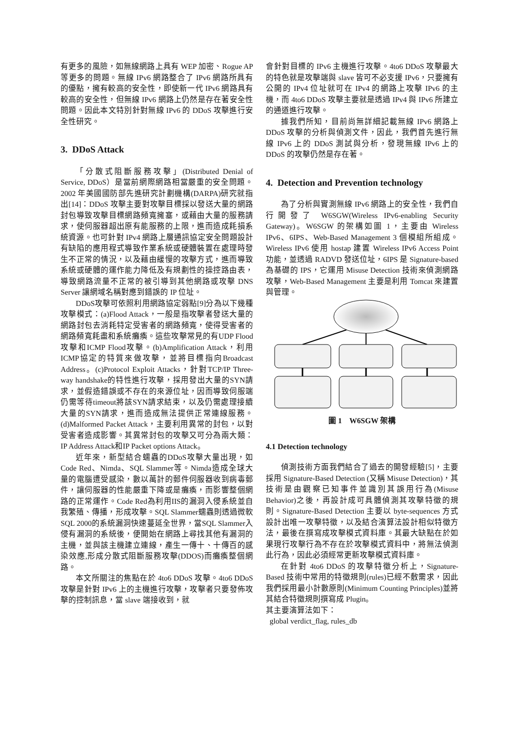有更多的風險，如無線網路上具有 WEP 加密、Rogue AP 等更多的問題。無線 IPv6 網路整合了 IPv6 網路所具有的優點，擁有較高的安全性，即使新一代 IPv6 網路具有較高的安全性，但無線 IPv6 網路上仍然是存在著安全性問題。因此本文特別針對無線 IPv6 的 DDoS 攻擊進行安全性研究。
3. DDoS Attack
「分散式阻斷服務攻擊」(Distributed Denial of Service, DDoS）是當前網際網路相當嚴重的安全問題。2002 年美國國防部先進研究計劃機構(DARPA)研究就指出[14]：DDoS 攻擊主要對攻擊目標採以發送大量的網路封包導致攻擊目標網路頻寬擁塞，或藉由大量的服務請求，使伺服器超出原有能服務的上限，進而造成耗損系統資源。也可針對 IPv4 網路上層通訊協定安全問題設計有缺陷的應用程式導致作業系統或硬體裝置在處理時發生不正常的情況，以及藉由緩慢的攻擊方式，進而導致系統或硬體的運作能力降低及有規劃性的操控路由表，導致網路流量不正常的被引導到其他網路或攻擊 DNS Server 讓網域名稱對應到錯誤的 IP 位址。
DDoS攻擊可依照利用網路協定弱點[9]分為以下幾種攻擊模式：(a)Flood Attack，一般是指攻擊者發送大量的網路封包去消耗特定受害者的網路頻寬，使得受害者的網路頻寬耗盡和系統癱瘓。這些攻擊常見的有UDP Flood攻擊和ICMP Flood攻擊。(b)Amplification Attack，利用ICMP協定的特質來做攻擊，並將目標指向Broadcast Address。(c)Protocol Exploit Attacks，針對TCP/IP Three-way handshake的特性進行攻擊，採用發出大量的SYN請求，並假造錯誤或不存在的來源位址，因而導致伺服端仍需等待timeout將該SYN請求結束，以及仍需處理接續大量的SYN請求，進而造成無法提供正常連線服務。(d)Malformed Packet Attack，主要利用異常的封包，以對受害者造成影響。其異常封包的攻擊又可分為兩大類：IP Address Attack和IP Packet options Attack。
近年來，新型結合蠕蟲的DDoS攻擊大量出現，如Code Red、Nimda、SQL Slammer等。Nimda造成全球大量的電腦遭受感染，數以萬計的郵件伺服器收到病毒郵件，讓伺服器的性能嚴重下降或是癱瘓，而影響整個網路的正常運作。Code Red為利用IIS的漏洞入侵系統並自我繁殖、傳播，形成攻擊。SQL Slammer蠕蟲則透過微軟SQL 2000的系統漏洞快速蔓延全世界，當SQL Slammer入侵有漏洞的系統後，便開始在網路上尋找其他有漏洞的主機，並與該主機建立連線，產生一傳十、十傳百的感染效應,形成分散式阻斷服務攻擊(DDOS)而癱瘓整個網路。
本文所關注的焦點在於 4to6 DDoS 攻擊。4to6 DDoS 攻擊是針對 IPv6 上的主機進行攻擊，攻擊者只要發佈攻擊的控制訊息，當 slave 端接收到，就
會針對目標的 IPv6 主機進行攻擊。4to6 DDoS 攻擊最大的特色就是攻擊端與 slave 皆可不必支援 IPv6，只要擁有公開的 IPv4 位址就可在 IPv4 的網路上攻擊 IPv6 的主機，而 4to6 DDoS 攻擊主要就是透過 IPv4 與 IPv6 所建立的通道進行攻擊。
據我們所知，目前尚無詳細記載無線 IPv6 網路上 DDoS 攻擊的分析與偵測文件，因此，我們首先進行無線 IPv6 上的 DDoS 測試與分析，發現無線 IPv6 上的 DDoS 的攻擊仍然是存在著。
4. Detection and Prevention technology
為了分析與實測無線 IPv6 網路上的安全性，我們自行開發了 W6SGW(Wireless IPv6-enabling Security Gateway)。W6SGW 的架構如圖 1，主要由 Wireless IPv6、6IPS、Web-Based Management 3 個模組所組成。Wireless IPv6 使用 hostap 建置 Wireless IPv6 Access Point 功能，並透過 RADVD 發送位址，6IPS 是 Signature-based 為基礎的 IPS，它運用 Misuse Detection 技術來偵測網路攻擊，Web-Based Management 主要是利用 Tomcat 來建置與管理。
圖 1 W6SGW 架構
4.1 Detection technology
偵測技術方面我們結合了過去的開發經驗[5]，主要採用 Signature-Based Detection (又稱 Misuse Detection)，其技術是由觀察已知事件並識別其誤用行為(Misuse Behavior)之後，再設計成可具體偵測其攻擊特徵的規則。Signature-Based Detection 主要以 byte-sequences 方式設計出唯一攻擊特徵，以及結合演算法設計相似特徵方法，最後在撰寫成攻擊模式資料庫。其最大缺點在於如果現行攻擊行為不存在於攻擊模式資料中，將無法偵測此行為，因此必須經常更新攻擊模式資料庫。
在針對 4to6 DDoS 的攻擊特徵分析上，Signature-Based 技術中常用的特徵規則(rules)已經不敷需求，因此我們採用最小計數原則(Minimum Counting Principles)並將其結合特徵規則撰寫成 Plugin。
其主要演算法如下：
global verdict_flag, rules_db